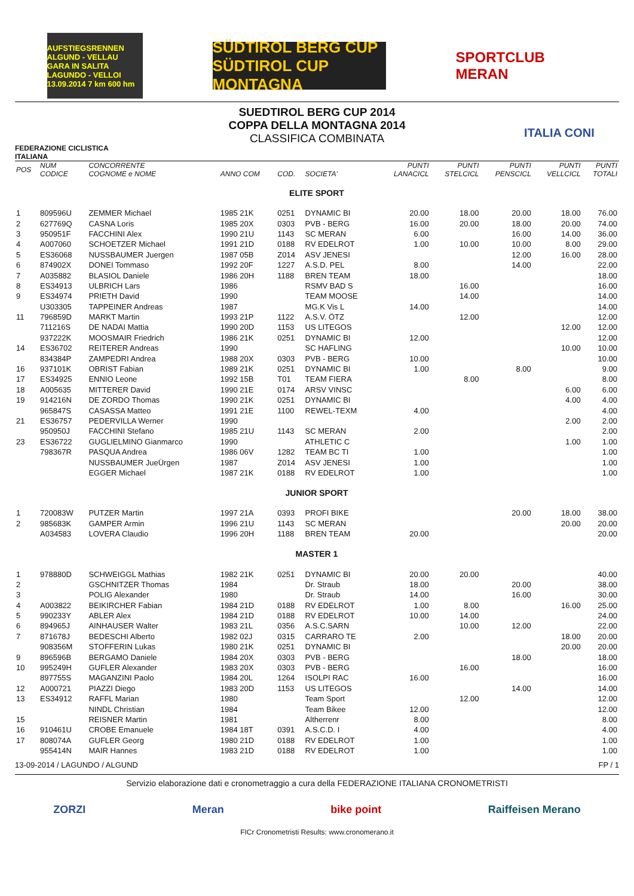AUFSTIEGSRENNEN ALGUND - VELLAU GARA IN SALITA LAGUNDO - VELLOI 13.09.2014 7 km 600 hm
SÜDTIROL BERG CUP SÜDTIROL CUP MONTAGNA
SPORTCLUB MERAN
FEDERAZIONE CICLISTICA ITALIANA
SUEDTIROL BERG CUP 2014
COPPA DELLA MONTAGNA 2014
CLASSIFICA COMBINATA
ITALIA CONI
| POS | NUM CODICE | CONCORRENTE COGNOME e NOME | ANNO COM | COD. | SOCIETA' | PUNTI LANACICL | PUNTI STELCICL | PUNTI PENSCICL | PUNTI VELLCICL | PUNTI TOTALI |
| --- | --- | --- | --- | --- | --- | --- | --- | --- | --- | --- |
| ELITE SPORT | | | | | | | | | | |
| 1 | 809596U | ZEMMER Michael | 1985 21K | 0251 | DYNAMIC BI | 20.00 | 18.00 | 20.00 | 18.00 | 76.00 |
| 2 | 627769Q | CASNA Loris | 1985 20X | 0303 | PVB - BERG | 16.00 | 20.00 | 18.00 | 20.00 | 74.00 |
| 3 | 950951F | FACCHINI Alex | 1990 21U | 1143 | SC MERAN | 6.00 | | 16.00 | 14.00 | 36.00 |
| 4 | A007060 | SCHOETZER Michael | 1991 21D | 0188 | RV EDELROT | 1.00 | 10.00 | 10.00 | 8.00 | 29.00 |
| 5 | ES36068 | NUSSBAUMER Juergen | 1987 05B | Z014 | ASV JENESI | | | 12.00 | 16.00 | 28.00 |
| 6 | 874902X | DONEI Tommaso | 1992 20F | 1227 | A.S.D. PEL | 8.00 | | 14.00 | | 22.00 |
| 7 | A035882 | BLASIOL Daniele | 1986 20H | 1188 | BREN TEAM | 18.00 | | | | 18.00 |
| 8 | ES34913 | ULBRICH Lars | 1986 | | RSMV BAD S | | 16.00 | | | 16.00 |
| 9 | ES34974 | PRIETH David | 1990 | | TEAM MOOSE | | 14.00 | | | 14.00 |
| | U303305 | TAPPEINER Andreas | 1987 | | MG.K Vis L | 14.00 | | | | 14.00 |
| 11 | 796859D | MARKT Martin | 1993 21P | 1122 | A.S.V. ÖTZ | | 12.00 | | | 12.00 |
| | 711216S | DE NADAI Mattia | 1990 20D | 1153 | US LITEGOS | | | | 12.00 | 12.00 |
| | 937222K | MOOSMAIR Friedrich | 1986 21K | 0251 | DYNAMIC BI | 12.00 | | | | 12.00 |
| 14 | ES36702 | REITERER Andreas | 1990 | | SC HAFLING | | | | 10.00 | 10.00 |
| | 834384P | ZAMPEDRI Andrea | 1988 20X | 0303 | PVB - BERG | 10.00 | | | | 10.00 |
| 16 | 937101K | OBRIST Fabian | 1989 21K | 0251 | DYNAMIC BI | 1.00 | | 8.00 | | 9.00 |
| 17 | ES34925 | ENNIO Leone | 1992 15B | T01 | TEAM FIERA | | 8.00 | | | 8.00 |
| 18 | A005635 | MITTERER David | 1990 21E | 0174 | ARSV VINSC | | | | 6.00 | 6.00 |
| 19 | 914216N | DE ZORDO Thomas | 1990 21K | 0251 | DYNAMIC BI | | | | 4.00 | 4.00 |
| | 965847S | CASASSA Matteo | 1991 21E | 1100 | REWEL-TEXM | 4.00 | | | | 4.00 |
| 21 | ES36757 | PEDERVILLA Werner | 1990 | | | | | | 2.00 | 2.00 |
| | 950950J | FACCHINI Stefano | 1985 21U | 1143 | SC MERAN | 2.00 | | | | 2.00 |
| 23 | ES36722 | GUGLIELMINO Gianmarco | 1990 | | ATHLETIC C | | | | 1.00 | 1.00 |
| | 798367R | PASQUA Andrea | 1986 06V | 1282 | TEAM BC TI | 1.00 | | | | 1.00 |
| | | NUSSBAUMER JueÜrgen | 1987 | Z014 | ASV JENESI | 1.00 | | | | 1.00 |
| | | EGGER Michael | 1987 21K | 0188 | RV EDELROT | 1.00 | | | | 1.00 |
| JUNIOR SPORT | | | | | | | | | | |
| 1 | 720083W | PUTZER Martin | 1997 21A | 0393 | PROFI BIKE | | | 20.00 | 18.00 | 38.00 |
| 2 | 985683K | GAMPER Armin | 1996 21U | 1143 | SC MERAN | | | | 20.00 | 20.00 |
| | A034583 | LOVERA Claudio | 1996 20H | 1188 | BREN TEAM | 20.00 | | | | 20.00 |
| MASTER 1 | | | | | | | | | | |
| 1 | 978880D | SCHWEIGGL Mathias | 1982 21K | 0251 | DYNAMIC BI | 20.00 | 20.00 | | | 40.00 |
| 2 | | GSCHNITZER Thomas | 1984 | | Dr. Straub | 18.00 | | 20.00 | | 38.00 |
| 3 | | POLIG Alexander | 1980 | | Dr. Straub | 14.00 | | 16.00 | | 30.00 |
| 4 | A003822 | BEIKIRCHER Fabian | 1984 21D | 0188 | RV EDELROT | 1.00 | 8.00 | | 16.00 | 25.00 |
| 5 | 990233Y | ABLER Alex | 1984 21D | 0188 | RV EDELROT | 10.00 | 14.00 | | | 24.00 |
| 6 | 894965J | AINHAUSER Walter | 1983 21L | 0356 | A.S.C.SARN | | 10.00 | 12.00 | | 22.00 |
| 7 | 871678J | BEDESCHI Alberto | 1982 02J | 0315 | CARRARO TE | 2.00 | | | 18.00 | 20.00 |
| | 908356M | STOFFERIN Lukas | 1980 21K | 0251 | DYNAMIC BI | | | | 20.00 | 20.00 |
| 9 | 896596B | BERGAMO Daniele | 1984 20X | 0303 | PVB - BERG | | | 18.00 | | 18.00 |
| 10 | 995249H | GUFLER Alexander | 1983 20X | 0303 | PVB - BERG | | 16.00 | | | 16.00 |
| | 897755S | MAGANZINI Paolo | 1984 20L | 1264 | ISOLPI RAC | 16.00 | | | | 16.00 |
| 12 | A000721 | PIAZZI Diego | 1983 20D | 1153 | US LITEGOS | | | 14.00 | | 14.00 |
| 13 | ES34912 | RAFFL Marian | 1980 | | Team Sport | | 12.00 | | | 12.00 |
| | | NINDL Christian | 1984 | | Team Bikee | 12.00 | | | | 12.00 |
| 15 | | REISNER Martin | 1981 | | Altherrenr | 8.00 | | | | 8.00 |
| 16 | 910461U | CROBE Emanuele | 1984 18T | 0391 | A.S.C.D. I | 4.00 | | | | 4.00 |
| 17 | 808074A | GUFLER Georg | 1980 21D | 0188 | RV EDELROT | 1.00 | | | | 1.00 |
| | 955414N | MAIR Hannes | 1983 21D | 0188 | RV EDELROT | 1.00 | | | | 1.00 |
13-09-2014 / LAGUNDO / ALGUND FP / 1
Servizio elaborazione dati e cronometraggio a cura della FEDERAZIONE ITALIANA CRONOMETRISTI
ZORZI Meran bike point Raiffeisen Merano
FICr Cronometristi Results: www.cronomerano.it